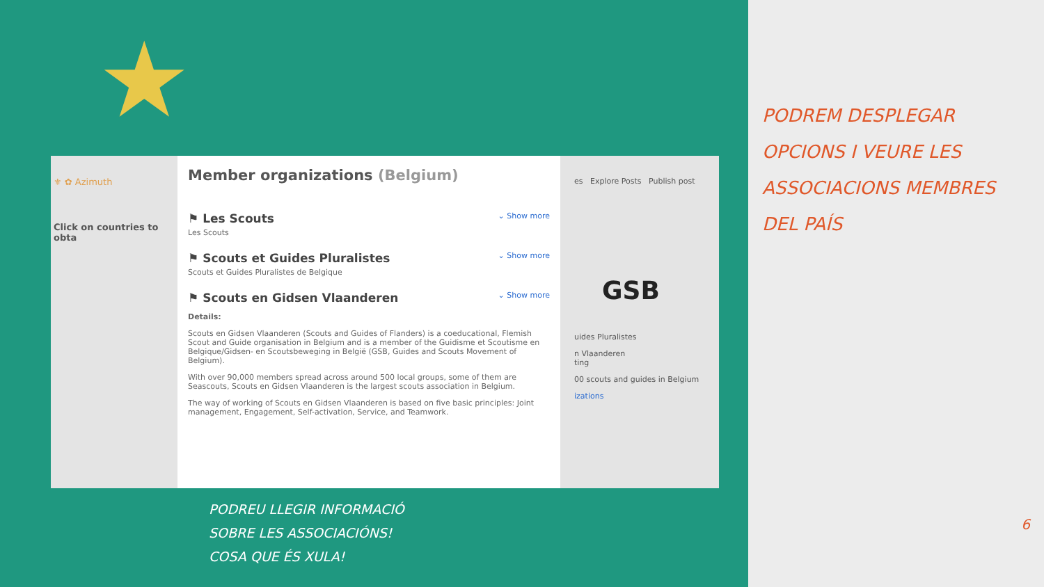★
⚜ ✿ Azimuth
Click on countries to obta
Member organizations (Belgium)
⚑ Les Scouts ⌄ Show more
Les Scouts
⚑ Scouts et Guides Pluralistes ⌄ Show more
Scouts et Guides Pluralistes de Belgique
⚑ Scouts en Gidsen Vlaanderen ⌄ Show more
Details:
Scouts en Gidsen Vlaanderen (Scouts and Guides of Flanders) is a coeducational, Flemish Scout and Guide organisation in Belgium and is a member of the Guidisme et Scoutisme en Belgique/Gidsen- en Scoutsbeweging in België (GSB, Guides and Scouts Movement of Belgium).
With over 90,000 members spread across around 500 local groups, some of them are Seascouts, Scouts en Gidsen Vlaanderen is the largest scouts association in Belgium.
The way of working of Scouts en Gidsen Vlaanderen is based on five basic principles: Joint management, Engagement, Self-activation, Service, and Teamwork.
es Explore Posts Publish post
GSB
uides Pluralistes
n Vlaanderen
ting
00 scouts and guides in Belgium
izations
PODREU LLEGIR INFORMACIÓ
SOBRE LES ASSOCIACIÓNS!
COSA QUE ÉS XULA!
PODREM DESPLEGAR OPCIONS I VEURE LES ASSOCIACIONS MEMBRES DEL PAÍS
6